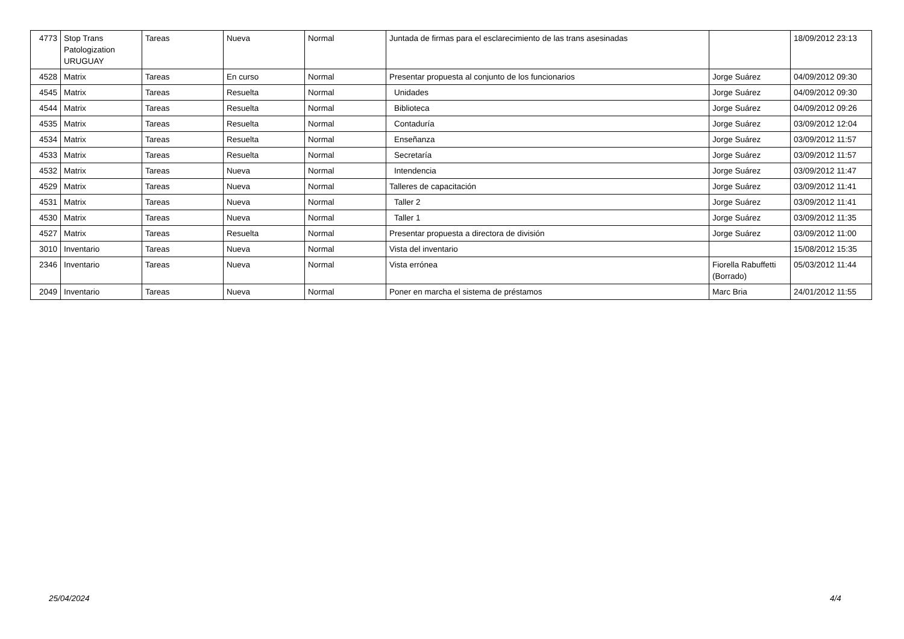| 4773 | Stop Trans Patologization URUGUAY | Tareas | Nueva | Normal | Juntada de firmas para el esclarecimiento de las trans asesinadas | | 18/09/2012 23:13 |
| 4528 | Matrix | Tareas | En curso | Normal | Presentar propuesta al conjunto de los funcionarios | Jorge Suárez | 04/09/2012 09:30 |
| 4545 | Matrix | Tareas | Resuelta | Normal | Unidades | Jorge Suárez | 04/09/2012 09:30 |
| 4544 | Matrix | Tareas | Resuelta | Normal | Biblioteca | Jorge Suárez | 04/09/2012 09:26 |
| 4535 | Matrix | Tareas | Resuelta | Normal | Contaduría | Jorge Suárez | 03/09/2012 12:04 |
| 4534 | Matrix | Tareas | Resuelta | Normal | Enseñanza | Jorge Suárez | 03/09/2012 11:57 |
| 4533 | Matrix | Tareas | Resuelta | Normal | Secretaría | Jorge Suárez | 03/09/2012 11:57 |
| 4532 | Matrix | Tareas | Nueva | Normal | Intendencia | Jorge Suárez | 03/09/2012 11:47 |
| 4529 | Matrix | Tareas | Nueva | Normal | Talleres de capacitación | Jorge Suárez | 03/09/2012 11:41 |
| 4531 | Matrix | Tareas | Nueva | Normal | Taller 2 | Jorge Suárez | 03/09/2012 11:41 |
| 4530 | Matrix | Tareas | Nueva | Normal | Taller 1 | Jorge Suárez | 03/09/2012 11:35 |
| 4527 | Matrix | Tareas | Resuelta | Normal | Presentar propuesta a directora de división | Jorge Suárez | 03/09/2012 11:00 |
| 3010 | Inventario | Tareas | Nueva | Normal | Vista del inventario | | 15/08/2012 15:35 |
| 2346 | Inventario | Tareas | Nueva | Normal | Vista errónea | Fiorella Rabuffetti (Borrado) | 05/03/2012 11:44 |
| 2049 | Inventario | Tareas | Nueva | Normal | Poner en marcha el sistema de préstamos | Marc Bria | 24/01/2012 11:55 |
25/04/2024 4/4